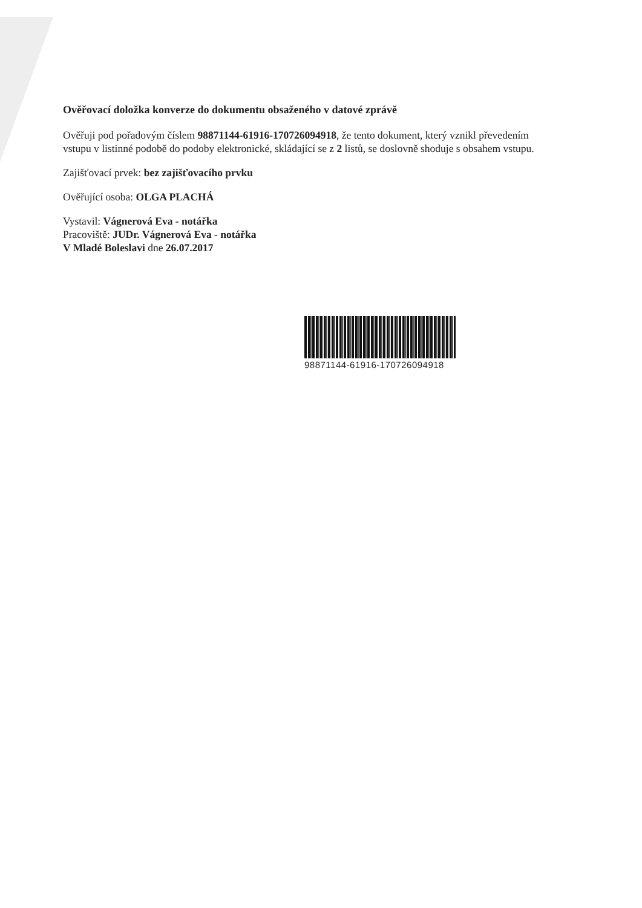Ověřovací doložka konverze do dokumentu obsaženého v datové zprávě
Ověřuji pod pořadovým číslem 98871144-61916-170726094918, že tento dokument, který vznikl převedením vstupu v listinné podobě do podoby elektronické, skládající se z 2 listů, se doslovně shoduje s obsahem vstupu.
Zajišťovací prvek: bez zajišťovacího prvku
Ověřující osoba: OLGA PLACHÁ
Vystavil: Vágnerová Eva - notářka
Pracoviště: JUDr. Vágnerová Eva - notářka
V Mladé Boleslavi dne 26.07.2017
98871144-61916-170726094918